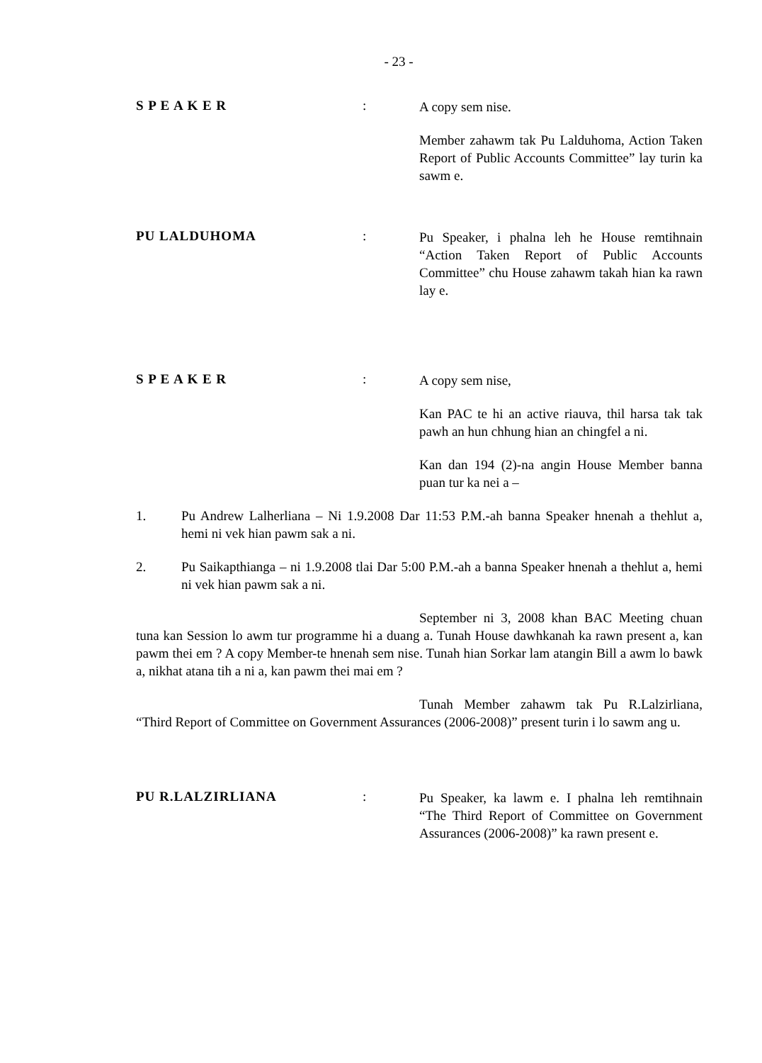- 23 -
S P E A K E R :
A copy sem nise.
Member zahawm tak Pu Lalduhoma, Action Taken Report of Public Accounts Committee” lay turin ka sawm e.
PU LALDUHOMA :
Pu Speaker, i phalna leh he House remtihnain “Action Taken Report of Public Accounts Committee” chu House zahawm takah hian ka rawn lay e.
S P E A K E R :
A copy sem nise,
Kan PAC te hi an active riauva, thil harsa tak tak pawh an hun chhung hian an chingfel a ni.
Kan dan 194 (2)-na angin House Member banna puan tur ka nei a –
1. Pu Andrew Lalherliana – Ni 1.9.2008 Dar 11:53 P.M.-ah banna Speaker hnenah a thehlut a, hemi ni vek hian pawm sak a ni.
2. Pu Saikapthianga – ni 1.9.2008 tlai Dar 5:00 P.M.-ah a banna Speaker hnenah a thehlut a, hemi ni vek hian pawm sak a ni.
September ni 3, 2008 khan BAC Meeting chuan tuna kan Session lo awm tur programme hi a duang a. Tunah House dawhkanah ka rawn present a, kan pawm thei em ? A copy Member-te hnenah sem nise. Tunah hian Sorkar lam atangin Bill a awm lo bawk a, nikhat atana tih a ni a, kan pawm thei mai em ?
Tunah Member zahawm tak Pu R.Lalzirliana, “Third Report of Committee on Government Assurances (2006-2008)” present turin i lo sawm ang u.
PU R.LALZIRLIANA :
Pu Speaker, ka lawm e. I phalna leh remtihnain “The Third Report of Committee on Government Assurances (2006-2008)” ka rawn present e.